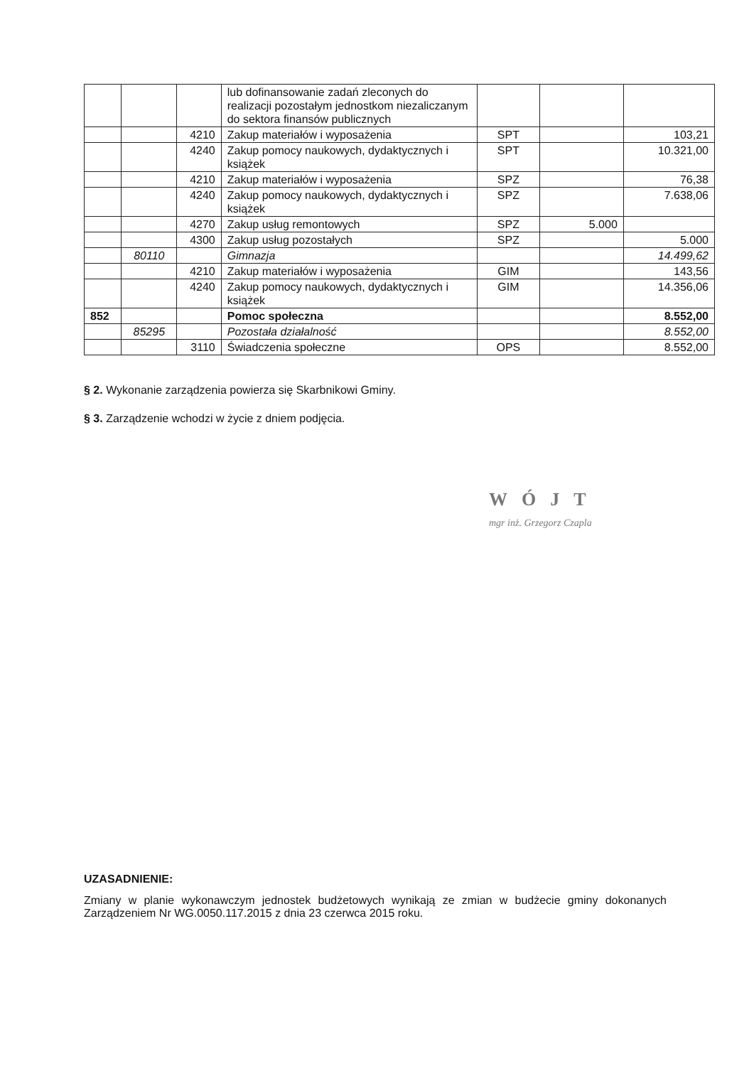| | | | lub dofinansowanie zadań zleconych do realizacji pozostałym jednostkom niezaliczanym do sektora finansów publicznych | | | |
| | | 4210 | Zakup materiałów i wyposażenia | SPT | | 103,21 |
| | | 4240 | Zakup pomocy naukowych, dydaktycznych i książek | SPT | | 10.321,00 |
| | | 4210 | Zakup materiałów i wyposażenia | SPZ | | 76,38 |
| | | 4240 | Zakup pomocy naukowych, dydaktycznych i książek | SPZ | | 7.638,06 |
| | | 4270 | Zakup usług remontowych | SPZ | 5.000 | |
| | | 4300 | Zakup usług pozostałych | SPZ | | 5.000 |
| | 80110 | | Gimnazja | | | 14.499,62 |
| | | 4210 | Zakup materiałów i wyposażenia | GIM | | 143,56 |
| | | 4240 | Zakup pomocy naukowych, dydaktycznych i książek | GIM | | 14.356,06 |
| 852 | | | Pomoc społeczna | | | 8.552,00 |
| | 85295 | | Pozostała działalność | | | 8.552,00 |
| | | 3110 | Świadczenia społeczne | OPS | | 8.552,00 |
§ 2. Wykonanie zarządzenia powierza się Skarbnikowi Gminy.
§ 3. Zarządzenie wchodzi w życie z dniem podjęcia.
WÓJT
mgr inż. Grzegorz Czapla
UZASADNIENIE:
Zmiany w planie wykonawczym jednostek budżetowych wynikają ze zmian w budżecie gminy dokonanych Zarządzeniem Nr WG.0050.117.2015 z dnia 23 czerwca 2015 roku.